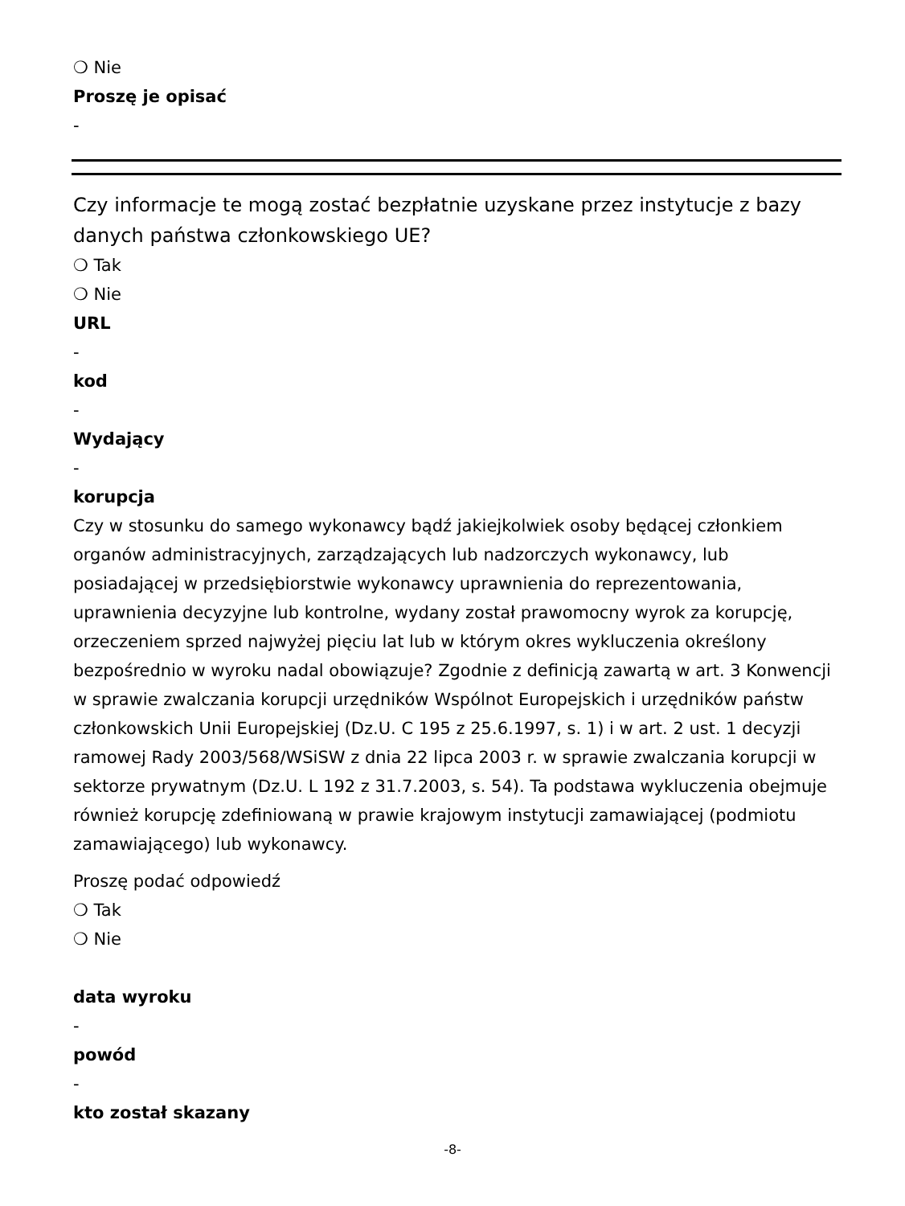❍ Nie
Proszę je opisać
-
Czy informacje te mogą zostać bezpłatnie uzyskane przez instytucje z bazy danych państwa członkowskiego UE?
❍ Tak
❍ Nie
URL
-
kod
-
Wydający
-
korupcja
Czy w stosunku do samego wykonawcy bądź jakiejkolwiek osoby będącej członkiem organów administracyjnych, zarządzających lub nadzorczych wykonawcy, lub posiadającej w przedsiębiorstwie wykonawcy uprawnienia do reprezentowania, uprawnienia decyzyjne lub kontrolne, wydany został prawomocny wyrok za korupcję, orzeczeniem sprzed najwyżej pięciu lat lub w którym okres wykluczenia określony bezpośrednio w wyroku nadal obowiązuje? Zgodnie z definicją zawartą w art. 3 Konwencji w sprawie zwalczania korupcji urzędników Wspólnot Europejskich i urzędników państw członkowskich Unii Europejskiej (Dz.U. C 195 z 25.6.1997, s. 1) i w art. 2 ust. 1 decyzji ramowej Rady 2003/568/WSiSW z dnia 22 lipca 2003 r. w sprawie zwalczania korupcji w sektorze prywatnym (Dz.U. L 192 z 31.7.2003, s. 54). Ta podstawa wykluczenia obejmuje również korupcję zdefiniowaną w prawie krajowym instytucji zamawiającej (podmiotu zamawiającego) lub wykonawcy.
Proszę podać odpowiedź
❍ Tak
❍ Nie
data wyroku
-
powód
-
kto został skazany
-8-